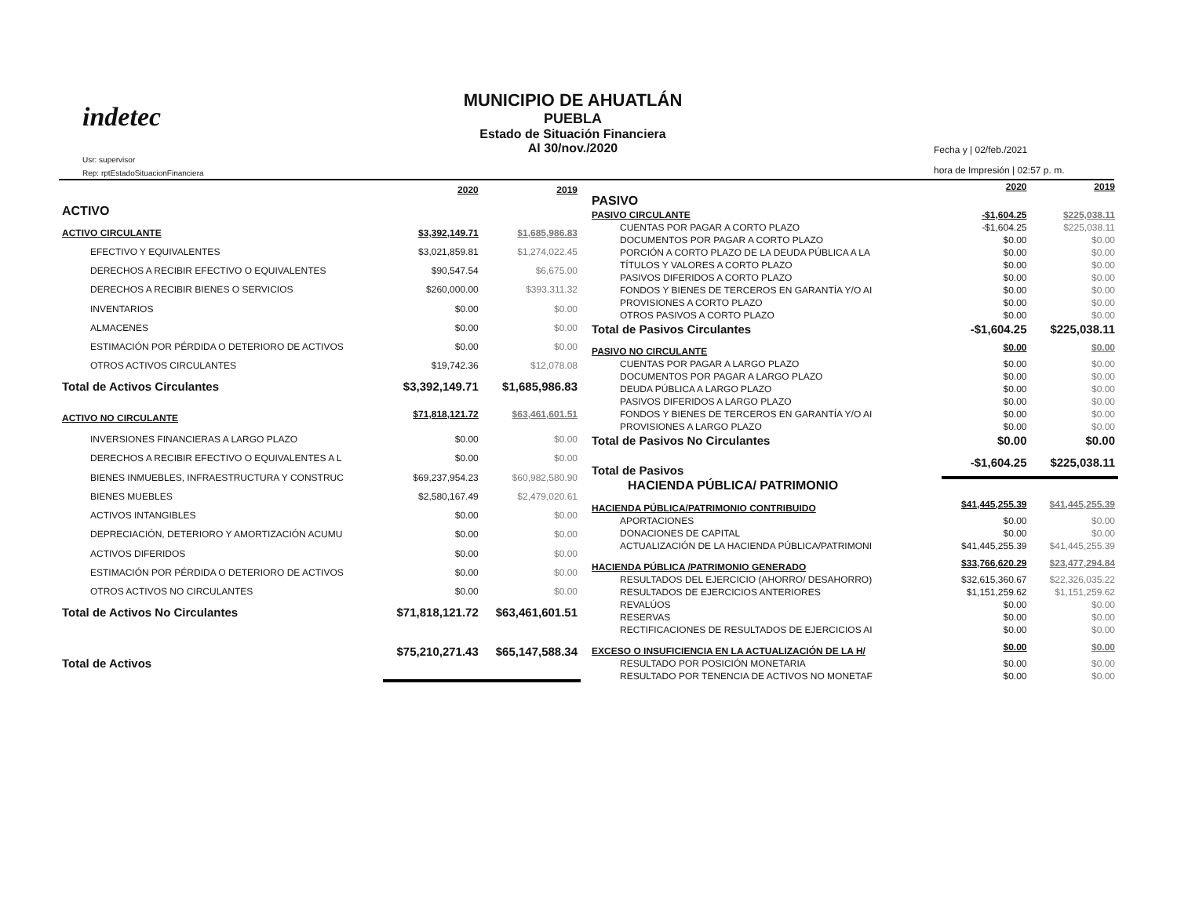indetec
Usr: supervisor
Rep: rptEstadoSituacionFinanciera
MUNICIPIO DE AHUATLÁN
PUEBLA
Estado de Situación Financiera
Al 30/nov./2020
Fecha y | 02/feb./2021
hora de Impresión | 02:57 p. m.
| | 2020 | 2019 |
| --- | --- | --- |
| ACTIVO | | |
| ACTIVO CIRCULANTE | $3,392,149.71 | $1,685,986.83 |
| EFECTIVO Y EQUIVALENTES | $3,021,859.81 | $1,274,022.45 |
| DERECHOS A RECIBIR EFECTIVO O EQUIVALENTES | $90,547.54 | $6,675.00 |
| DERECHOS A RECIBIR BIENES O SERVICIOS | $260,000.00 | $393,311.32 |
| INVENTARIOS | $0.00 | $0.00 |
| ALMACENES | $0.00 | $0.00 |
| ESTIMACIÓN POR PÉRDIDA O DETERIORO DE ACTIVOS | $0.00 | $0.00 |
| OTROS ACTIVOS CIRCULANTES | $19,742.36 | $12,078.08 |
| Total de Activos Circulantes | $3,392,149.71 | $1,685,986.83 |
| ACTIVO NO CIRCULANTE | $71,818,121.72 | $63,461,601.51 |
| INVERSIONES FINANCIERAS A LARGO PLAZO | $0.00 | $0.00 |
| DERECHOS A RECIBIR EFECTIVO O EQUIVALENTES A L | $0.00 | $0.00 |
| BIENES INMUEBLES, INFRAESTRUCTURA Y CONSTRUC | $69,237,954.23 | $60,982,580.90 |
| BIENES MUEBLES | $2,580,167.49 | $2,479,020.61 |
| ACTIVOS INTANGIBLES | $0.00 | $0.00 |
| DEPRECIACIÓN, DETERIORO Y AMORTIZACIÓN ACUMU | $0.00 | $0.00 |
| ACTIVOS DIFERIDOS | $0.00 | $0.00 |
| ESTIMACIÓN POR PÉRDIDA O DETERIORO DE ACTIVOS | $0.00 | $0.00 |
| OTROS ACTIVOS NO CIRCULANTES | $0.00 | $0.00 |
| Total de Activos No Circulantes | $71,818,121.72 | $63,461,601.51 |
| Total de Activos | $75,210,271.43 | $65,147,588.34 |
| | 2020 | 2019 |
| --- | --- | --- |
| PASIVO | | |
| PASIVO CIRCULANTE | -$1,604.25 | $225,038.11 |
| CUENTAS POR PAGAR A CORTO PLAZO | -$1,604.25 | $225,038.11 |
| DOCUMENTOS POR PAGAR A CORTO PLAZO | $0.00 | $0.00 |
| PORCIÓN A CORTO PLAZO DE LA DEUDA PÚBLICA A LA | $0.00 | $0.00 |
| TÍTULOS Y VALORES A CORTO PLAZO | $0.00 | $0.00 |
| PASIVOS DIFERIDOS A CORTO PLAZO | $0.00 | $0.00 |
| FONDOS Y BIENES DE TERCEROS EN GARANTÍA Y/O AI | $0.00 | $0.00 |
| PROVISIONES A CORTO PLAZO | $0.00 | $0.00 |
| OTROS PASIVOS A CORTO PLAZO | $0.00 | $0.00 |
| Total de Pasivos Circulantes | -$1,604.25 | $225,038.11 |
| PASIVO NO CIRCULANTE | $0.00 | $0.00 |
| CUENTAS POR PAGAR A LARGO PLAZO | $0.00 | $0.00 |
| DOCUMENTOS POR PAGAR A LARGO PLAZO | $0.00 | $0.00 |
| DEUDA PÚBLICA A LARGO PLAZO | $0.00 | $0.00 |
| PASIVOS DIFERIDOS A LARGO PLAZO | $0.00 | $0.00 |
| FONDOS Y BIENES DE TERCEROS EN GARANTÍA Y/O AI | $0.00 | $0.00 |
| PROVISIONES A LARGO PLAZO | $0.00 | $0.00 |
| Total de Pasivos No Circulantes | $0.00 | $0.00 |
| Total de Pasivos | -$1,604.25 | $225,038.11 |
| HACIENDA PÚBLICA/ PATRIMONIO | | |
| HACIENDA PÚBLICA/PATRIMONIO CONTRIBUIDO | $41,445,255.39 | $41,445,255.39 |
| APORTACIONES | $0.00 | $0.00 |
| DONACIONES DE CAPITAL | $0.00 | $0.00 |
| ACTUALIZACIÓN DE LA HACIENDA PÚBLICA/PATRIMONI | $41,445,255.39 | $41,445,255.39 |
| HACIENDA PÚBLICA /PATRIMONIO GENERADO | $33,766,620.29 | $23,477,294.84 |
| RESULTADOS DEL EJERCICIO (AHORRO/ DESAHORRO) | $32,615,360.67 | $22,326,035.22 |
| RESULTADOS DE EJERCICIOS ANTERIORES | $1,151,259.62 | $1,151,259.62 |
| REVALÚOS | $0.00 | $0.00 |
| RESERVAS | $0.00 | $0.00 |
| RECTIFICACIONES DE RESULTADOS DE EJERCICIOS AI | $0.00 | $0.00 |
| EXCESO O INSUFICIENCIA EN LA ACTUALIZACIÓN DE LA H/ | $0.00 | $0.00 |
| RESULTADO POR POSICIÓN MONETARIA | $0.00 | $0.00 |
| RESULTADO POR TENENCIA DE ACTIVOS NO MONETAF | $0.00 | $0.00 |